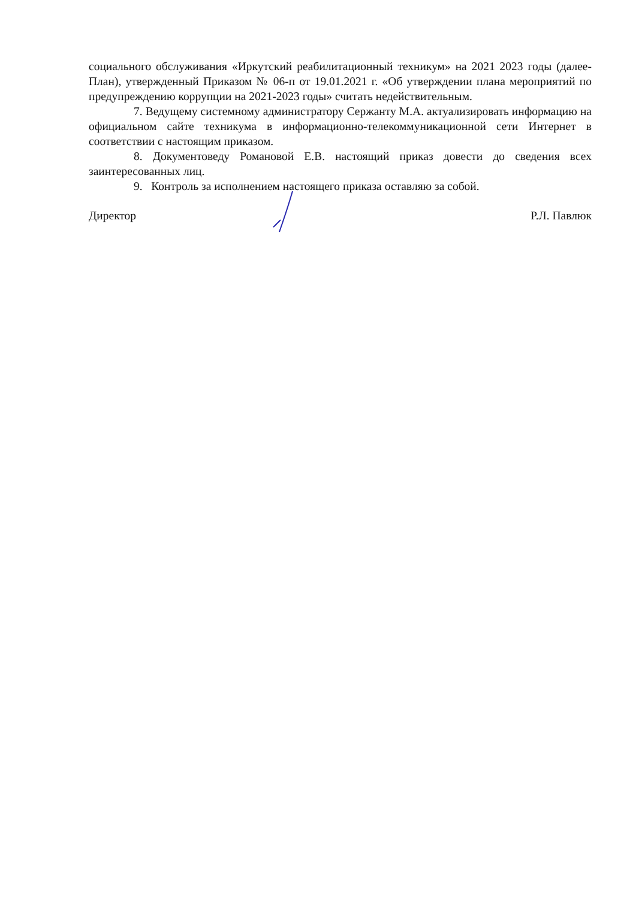социального обслуживания «Иркутский реабилитационный техникум» на 2021 2023 годы (далее-План), утвержденный Приказом № 06-п от 19.01.2021 г. «Об утверждении плана мероприятий по предупреждению коррупции на 2021-2023 годы» считать недействительным.
7. Ведущему системному администратору Сержанту М.А. актуализировать информацию на официальном сайте техникума в информационно-телекоммуникационной сети Интернет в соответствии с настоящим приказом.
8. Документоведу Романовой Е.В. настоящий приказ довести до сведения всех заинтересованных лиц.
9. Контроль за исполнением настоящего приказа оставляю за собой.
Директор Р.Л. Павлюк